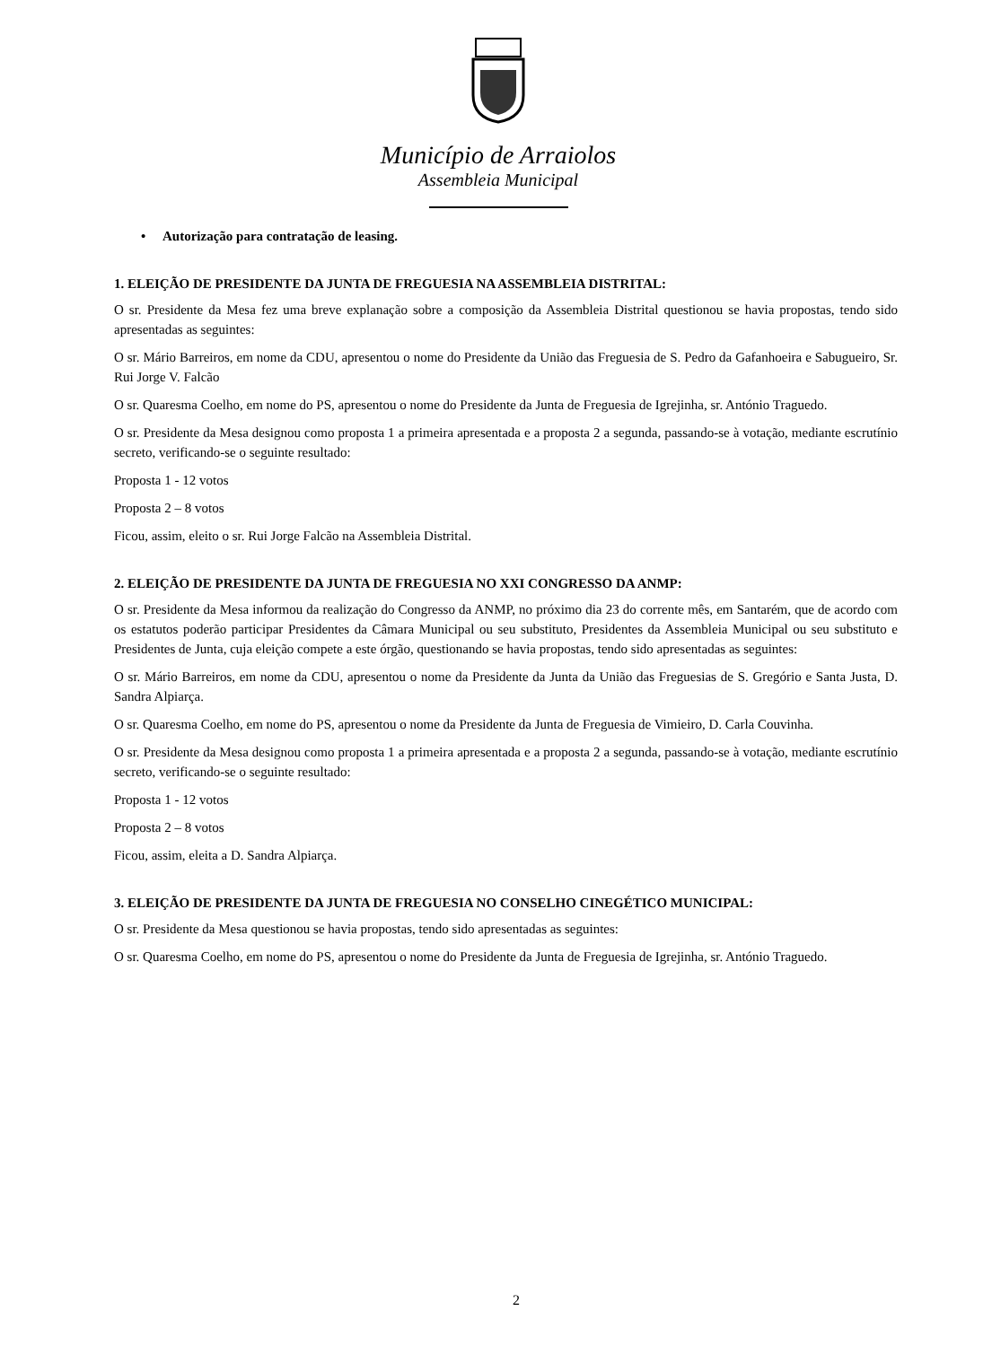Município de Arraiolos
Assembleia Municipal
• Autorização para contratação de leasing.
1. ELEIÇÃO DE PRESIDENTE DA JUNTA DE FREGUESIA NA ASSEMBLEIA DISTRITAL:
O sr. Presidente da Mesa fez uma breve explanação sobre a composição da Assembleia Distrital questionou se havia propostas, tendo sido apresentadas as seguintes:
O sr. Mário Barreiros, em nome da CDU, apresentou o nome do Presidente da União das Freguesia de S. Pedro da Gafanhoeira e Sabugueiro, Sr. Rui Jorge V. Falcão
O sr. Quaresma Coelho, em nome do PS, apresentou o nome do Presidente da Junta de Freguesia de Igrejinha, sr. António Traguedo.
O sr. Presidente da Mesa designou como proposta 1 a primeira apresentada e a proposta 2 a segunda, passando-se à votação, mediante escrutínio secreto, verificando-se o seguinte resultado:
Proposta 1 - 12 votos
Proposta 2 – 8 votos
Ficou, assim, eleito o sr. Rui Jorge Falcão na Assembleia Distrital.
2. ELEIÇÃO DE PRESIDENTE DA JUNTA DE FREGUESIA NO XXI CONGRESSO DA ANMP:
O sr. Presidente da Mesa informou da realização do Congresso da ANMP, no próximo dia 23 do corrente mês, em Santarém, que de acordo com os estatutos poderão participar Presidentes da Câmara Municipal ou seu substituto, Presidentes da Assembleia Municipal ou seu substituto e Presidentes de Junta, cuja eleição compete a este órgão, questionando se havia propostas, tendo sido apresentadas as seguintes:
O sr. Mário Barreiros, em nome da CDU, apresentou o nome da Presidente da Junta da União das Freguesias de S. Gregório e Santa Justa, D. Sandra Alpiarça.
O sr. Quaresma Coelho, em nome do PS, apresentou o nome da Presidente da Junta de Freguesia de Vimieiro, D. Carla Couvinha.
O sr. Presidente da Mesa designou como proposta 1 a primeira apresentada e a proposta 2 a segunda, passando-se à votação, mediante escrutínio secreto, verificando-se o seguinte resultado:
Proposta 1 - 12 votos
Proposta 2 – 8 votos
Ficou, assim, eleita a D. Sandra Alpiarça.
3. ELEIÇÃO DE PRESIDENTE DA JUNTA DE FREGUESIA NO CONSELHO CINEGÉTICO MUNICIPAL:
O sr. Presidente da Mesa questionou se havia propostas, tendo sido apresentadas as seguintes:
O sr. Quaresma Coelho, em nome do PS, apresentou o nome do Presidente da Junta de Freguesia de Igrejinha, sr. António Traguedo.
2